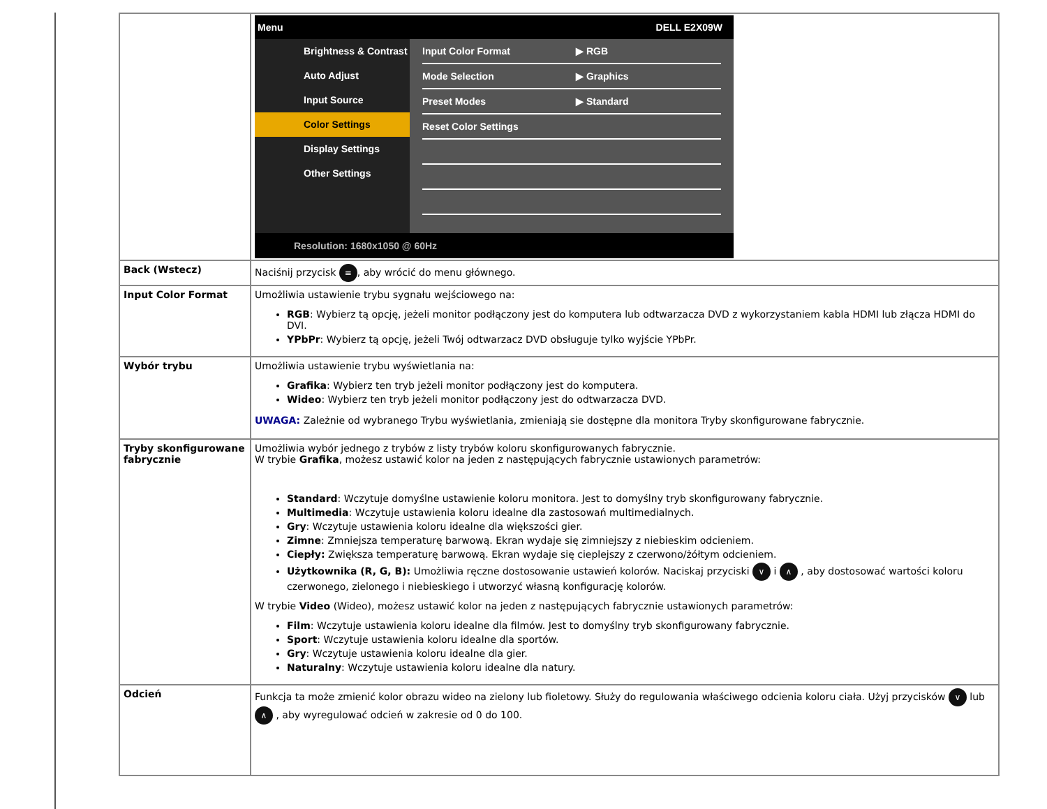| | Menu DELL E2X09W Brightness & Contrast Auto Adjust Input Source Color Settings Display Settings Other Settings Input Color Format ▶ RGB Mode Selection ▶ Graphics Preset Modes ▶ Standard Reset Color Settings Resolution: 1680x1050 @ 60Hz |
| Back (Wstecz) | Naciśnij przycisk ≡ , aby wrócić do menu głównego. |
| Input Color Format | Umożliwia ustawienie trybu sygnału wejściowego na: RGB : Wybierz tą opcję, jeżeli monitor podłączony jest do komputera lub odtwarzacza DVD z wykorzystaniem kabla HDMI lub złącza HDMI do DVI. YPbPr : Wybierz tą opcję, jeżeli Twój odtwarzacz DVD obsługuje tylko wyjście YPbPr. |
| Wybór trybu | Umożliwia ustawienie trybu wyświetlania na: Grafika : Wybierz ten tryb jeżeli monitor podłączony jest do komputera. Wideo : Wybierz ten tryb jeżeli monitor podłączony jest do odtwarzacza DVD. UWAGA: Zależnie od wybranego Trybu wyświetlania, zmieniają sie dostępne dla monitora Tryby skonfigurowane fabrycznie. |
| Tryby skonfigurowane fabrycznie | Umożliwia wybór jednego z trybów z listy trybów koloru skonfigurowanych fabrycznie. W trybie Grafika , możesz ustawić kolor na jeden z następujących fabrycznie ustawionych parametrów: Standard : Wczytuje domyślne ustawienie koloru monitora. Jest to domyślny tryb skonfigurowany fabrycznie. Multimedia : Wczytuje ustawienia koloru idealne dla zastosowań multimedialnych. Gry : Wczytuje ustawienia koloru idealne dla większości gier. Zimne : Zmniejsza temperaturę barwową. Ekran wydaje się zimniejszy z niebieskim odcieniem. Ciepły: Zwiększa temperaturę barwową. Ekran wydaje się cieplejszy z czerwono/żółtym odcieniem. Użytkownika (R, G, B): Umożliwia ręczne dostosowanie ustawień kolorów. Naciskaj przyciski ∨ i ∧ , aby dostosować wartości koloru czerwonego, zielonego i niebieskiego i utworzyć własną konfigurację kolorów. W trybie Video (Wideo), możesz ustawić kolor na jeden z następujących fabrycznie ustawionych parametrów: Film : Wczytuje ustawienia koloru idealne dla filmów. Jest to domyślny tryb skonfigurowany fabrycznie. Sport : Wczytuje ustawienia koloru idealne dla sportów. Gry : Wczytuje ustawienia koloru idealne dla gier. Naturalny : Wczytuje ustawienia koloru idealne dla natury. |
| Odcień | Funkcja ta może zmienić kolor obrazu wideo na zielony lub fioletowy. Służy do regulowania właściwego odcienia koloru ciała. Użyj przycisków ∨ lub ∧ , aby wyregulować odcień w zakresie od 0 do 100. |